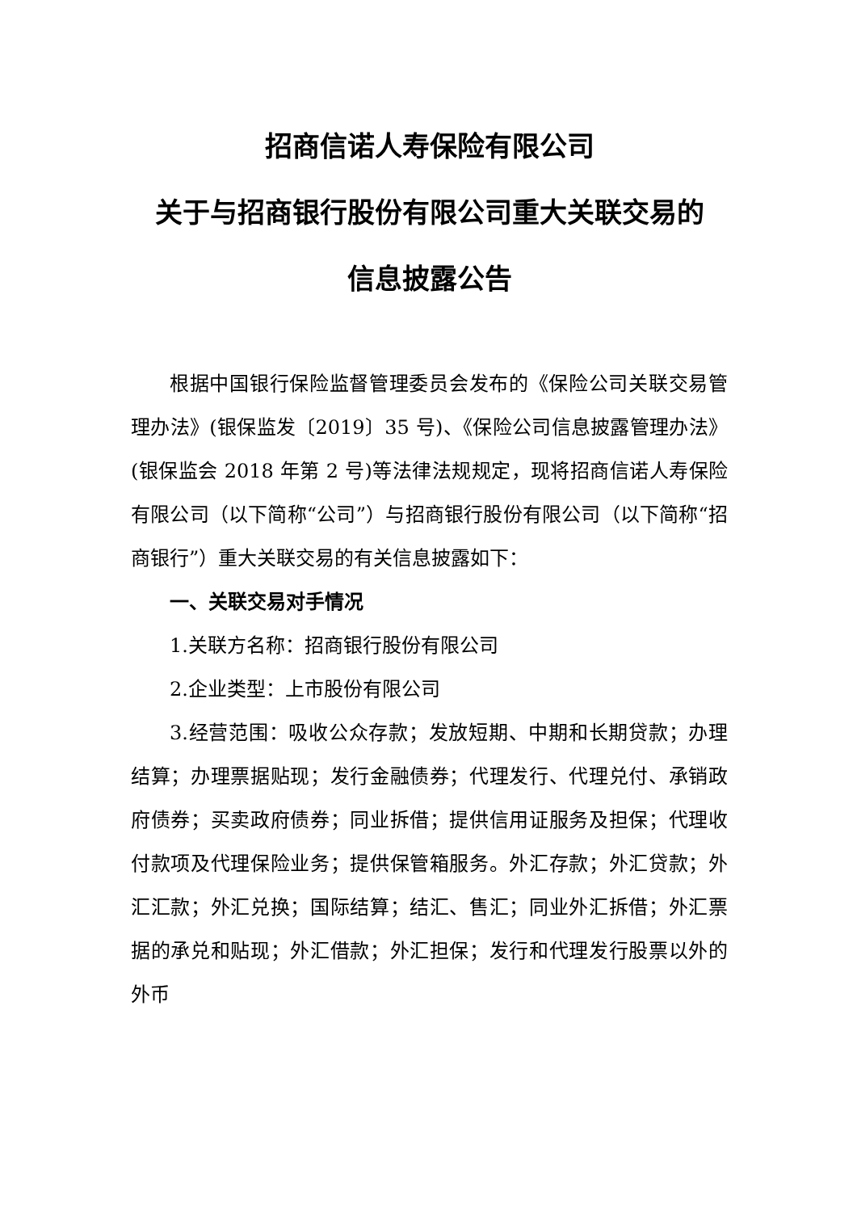招商信诺人寿保险有限公司
关于与招商银行股份有限公司重大关联交易的
信息披露公告
根据中国银行保险监督管理委员会发布的《保险公司关联交易管理办法》(银保监发〔2019〕35 号)、《保险公司信息披露管理办法》(银保监会 2018 年第 2 号)等法律法规规定，现将招商信诺人寿保险有限公司（以下简称“公司”）与招商银行股份有限公司（以下简称“招商银行”）重大关联交易的有关信息披露如下：
一、关联交易对手情况
1.关联方名称：招商银行股份有限公司
2.企业类型：上市股份有限公司
3.经营范围：吸收公众存款；发放短期、中期和长期贷款；办理结算；办理票据贴现；发行金融债券；代理发行、代理兑付、承销政府债券；买卖政府债券；同业拆借；提供信用证服务及担保；代理收付款项及代理保险业务；提供保管箱服务。外汇存款；外汇贷款；外汇汇款；外汇兑换；国际结算；结汇、售汇；同业外汇拆借；外汇票据的承兑和贴现；外汇借款；外汇担保；发行和代理发行股票以外的外币